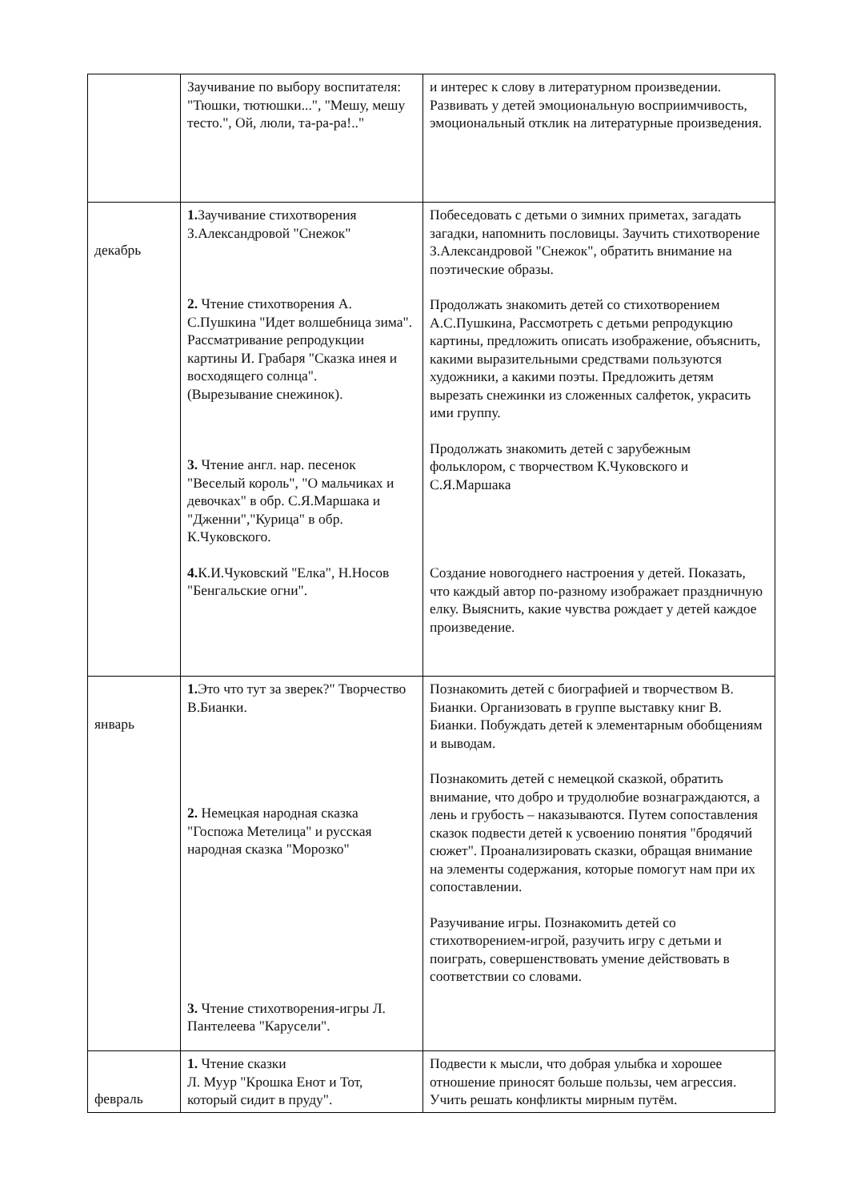| | Заучивание по выбору воспитателя: "Тюшки, тютюшки...", "Мешу, мешу тесто.", Ой, люли, та-ра-ра!.." | и интерес к слову в литературном произведении. Развивать у детей эмоциональную восприимчивость, эмоциональный отклик на литературные произведения. |
| декабрь | 1. Заучивание стихотворения З.Александровой "Снежок" 2. Чтение стихотворения А. С.Пушкина "Идет волшебница зима". Рассматривание репродукции картины И. Грабаря "Сказка инея и восходящего солнца". (Вырезывание снежинок). 3. Чтение англ. нар. песенок "Веселый король", "О мальчиках и девочках" в обр. С.Я.Маршака и "Дженни","Курица" в обр. К.Чуковского. 4. К.И.Чуковский "Елка", Н.Носов "Бенгальские огни". | Побеседовать с детьми о зимних приметах, загадать загадки, напомнить пословицы. Заучить стихотворение З.Александровой "Снежок", обратить внимание на поэтические образы. Продолжать знакомить детей со стихотворением А.С.Пушкина, Рассмотреть с детьми репродукцию картины, предложить описать изображение, объяснить, какими выразительными средствами пользуются художники, а какими поэты. Предложить детям вырезать снежинки из сложенных салфеток, украсить ими группу. Продолжать знакомить детей с зарубежным фольклором, с творчеством К.Чуковского и С.Я.Маршака Создание новогоднего настроения у детей. Показать, что каждый автор по-разному изображает праздничную елку. Выяснить, какие чувства рождает у детей каждое произведение. |
| январь | 1. Это что тут за зверек?" Творчество В.Бианки. 2. Немецкая народная сказка "Госпожа Метелица" и русская народная сказка "Морозко" 3. Чтение стихотворения-игры Л. Пантелеева "Карусели". | Познакомить детей с биографией и творчеством В. Бианки. Организовать в группе выставку книг В. Бианки. Побуждать детей к элементарным обобщениям и выводам. Познакомить детей с немецкой сказкой, обратить внимание, что добро и трудолюбие вознаграждаются, а лень и грубость – наказываются. Путем сопоставления сказок подвести детей к усвоению понятия "бродячий сюжет". Проанализировать сказки, обращая внимание на элементы содержания, которые помогут нам при их сопоставлении. Разучивание игры. Познакомить детей со стихотворением-игрой, разучить игру с детьми и поиграть, совершенствовать умение действовать в соответствии со словами. |
| февраль | 1. Чтение сказки Л. Муур "Крошка Енот и Тот, который сидит в пруду". | Подвести к мысли, что добрая улыбка и хорошее отношение приносят больше пользы, чем агрессия. Учить решать конфликты мирным путём. |